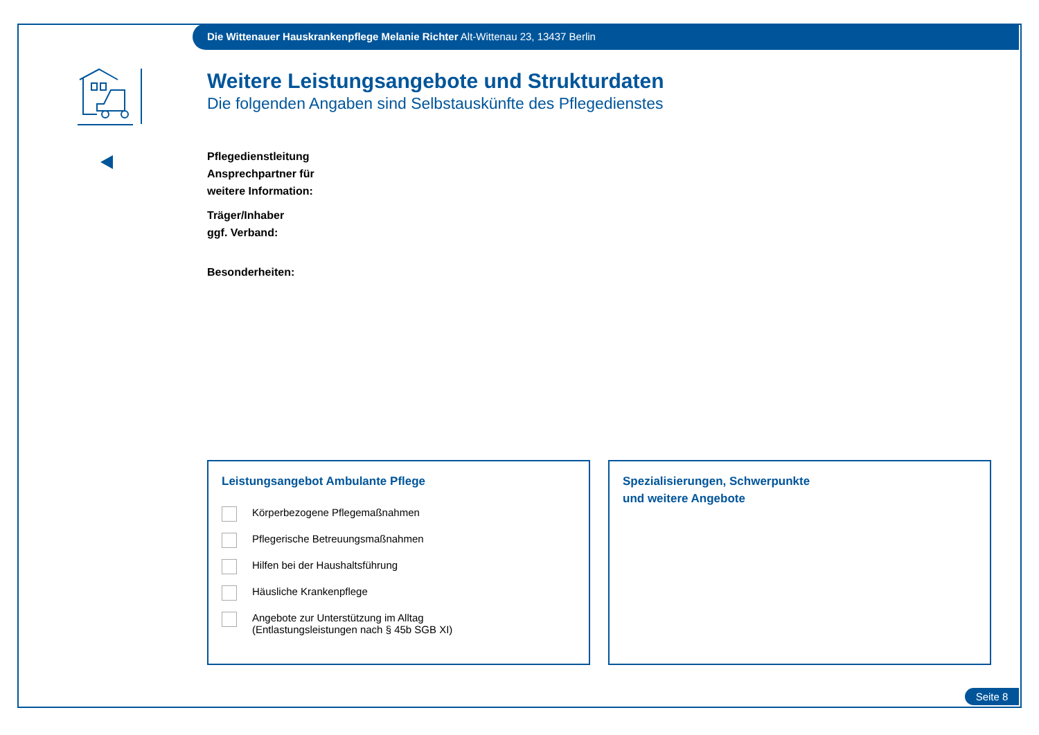Die Wittenauer Hauskrankenpflege Melanie Richter Alt-Wittenau 23, 13437 Berlin
Weitere Leistungsangebote und Strukturdaten
Die folgenden Angaben sind Selbstauskünfte des Pflegedienstes
Pflegedienstleitung
Ansprechpartner für
weitere Information:
Träger/Inhaber
ggf. Verband:
Besonderheiten:
Leistungsangebot Ambulante Pflege
Körperbezogene Pflegemaßnahmen
Pflegerische Betreuungsmaßnahmen
Hilfen bei der Haushaltsführung
Häusliche Krankenpflege
Angebote zur Unterstützung im Alltag
(Entlastungsleistungen nach § 45b SGB XI)
Spezialisierungen, Schwerpunkte
und weitere Angebote
Seite 8